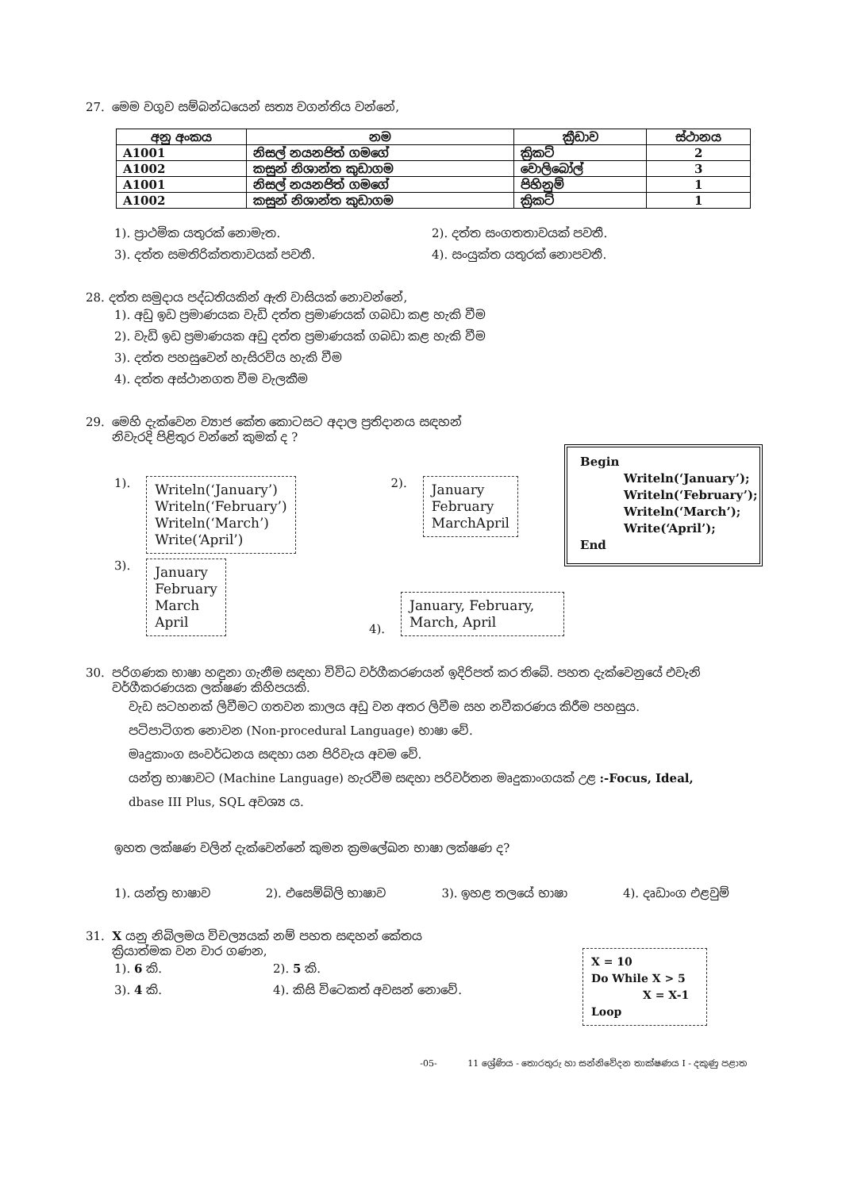27. මෙම වගුව සම්බන්ධයෙන් සත්‍ය වගන්තිය වන්නේ,
| අනු අංකය | නම | ක්‍රීඩාව | ස්ථානය |
| --- | --- | --- | --- |
| A1001 | නිසල් නයනජිත් ගමගේ | ක්‍රිකට් | 2 |
| A1002 | කසුන් නිශාන්ත කුඩාගම | වොලිබෝල් | 3 |
| A1001 | නිසල් නයනජිත් ගමගේ | පිහිනුම් | 1 |
| A1002 | කසුන් නිශාන්ත කුඩාගම | ක්‍රිකට් | 1 |
1). ප්‍රාථමික යතුරක් නොමැත. 2). දත්ත සංගතතාවයක් පවතී. 3). දත්ත සමතිරික්තතාවයක් පවතී. 4). සංයුක්ත යතුරක් නොපවතී.
28. දත්ත සමුදාය පද්ධතියකින් ඇති වාසියක් නොවන්නේ,
1). අඩු ඉඩ ප්‍රමාණයක වැඩි දත්ත ප්‍රමාණයක් ගබඩා කළ හැකි වීම
2). වැඩි ඉඩ ප්‍රමාණයක අඩු දත්ත ප්‍රමාණයක් ගබඩා කළ හැකි වීම
3). දත්ත පහසුවෙන් හැසිරවිය හැකි වීම
4). දත්ත අස්ථානගත වීම වැලකීම
29. මෙහි දැක්වෙන ව්‍යාජ කේත කොටසට අදාල ප්‍රතිදානය සඳහන්
නිවැරදි පිළිතුර වන්නේ කුමක් ද ?
1).
Writeln(‘January’)
Writeln(‘February’)
Writeln(‘March’)
Write(‘April’)
2).
January
February
MarchApril
3).
January
February
March
April
4).
January, February, March, April
Begin
Writeln(‘January’);
Writeln(‘February’);
Writeln(‘March’);
Write(‘April’);
End
30. පරිගණක භාෂා හඳුනා ගැනීම සඳහා විවිධ වර්ගීකරණයන් ඉදිරිපත් කර තිබේ. පහත දැක්වෙනුයේ එවැනි
වර්ගීකරණයක ලක්ෂණ කිහිපයකි.
වැඩ සටහනක් ලිවීමට ගතවන කාලය අඩු වන අතර ලිවීම සහ නවීකරණය කිරීම පහසුය.
පටිපාටිගත නොවන (Non-procedural Language) භාෂා වේ.
මෘදුකාංග සංවර්ධනය සඳහා යන පිරිවැය අවම වේ.
යන්ත්‍ර භාෂාවට (Machine Language) හැරවීම සඳහා පරිවර්තන මෘදුකාංගයක් උළ :-Focus, Ideal,
dbase III Plus, SQL අවශ්‍ය ය.
ඉහත ලක්ෂණ වලින් දැක්වෙන්නේ කුමන ක්‍රමලේඛන භාෂා ලක්ෂණ ද?
1). යන්ත්‍ර භාෂාව 2). එසෙම්බ්ලි භාෂාව 3). ඉහළ තලයේ භාෂා 4). දෘඩාංග එළවුම්
31. X යනු නිබිලමය විචල්‍යයක් නම් පහත සඳහන් කේතය
ක්‍රියාත්මක වන වාර ගණන,
1). 6 කි. 2). 5 කි. 3). 4 කි. 4). කිසි විටෙකත් අවසන් නොවේ.
X = 10
Do While X > 5
X = X-1
Loop
-05- 11 ශ්‍රේණිය - තොරතුරු හා සන්නිවේදන තාක්ෂණය I - දකුණු පළාත